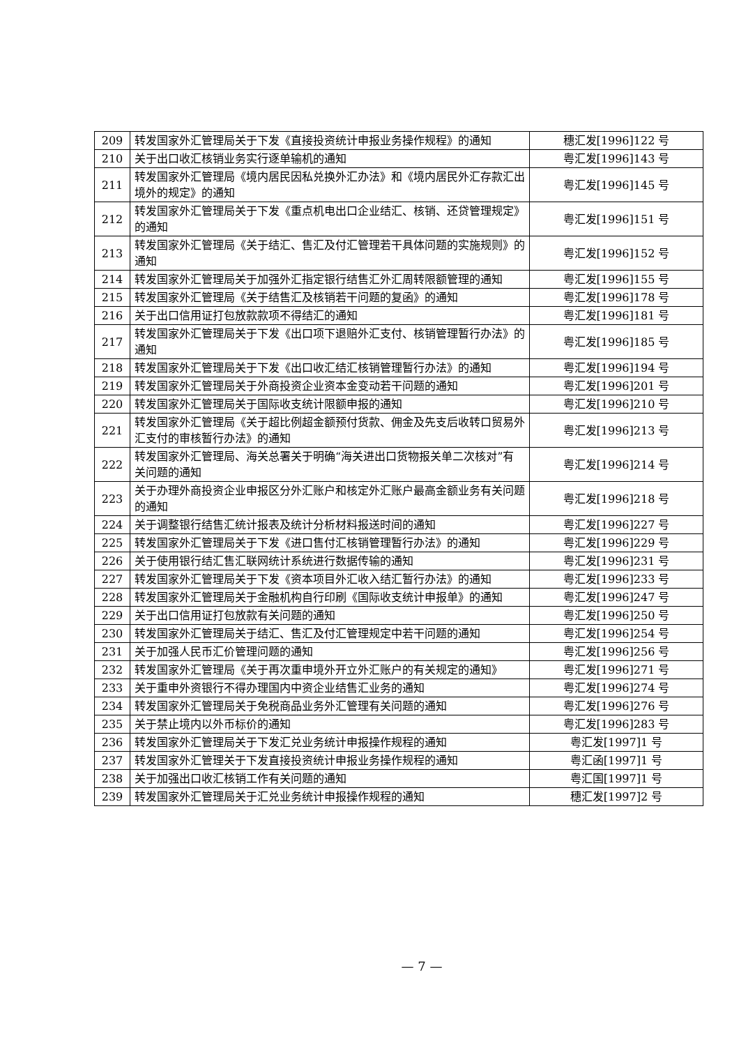| 209 | 转发国家外汇管理局关于下发《直接投资统计申报业务操作规程》的通知 | 穗汇发[1996]122 号 |
| 210 | 关于出口收汇核销业务实行逐单输机的通知 | 粤汇发[1996]143 号 |
| 211 | 转发国家外汇管理局《境内居民因私兑换外汇办法》和《境内居民外汇存款汇出境外的规定》的通知 | 粤汇发[1996]145 号 |
| 212 | 转发国家外汇管理局关于下发《重点机电出口企业结汇、核销、还贷管理规定》的通知 | 粤汇发[1996]151 号 |
| 213 | 转发国家外汇管理局《关于结汇、售汇及付汇管理若干具体问题的实施规则》的通知 | 粤汇发[1996]152 号 |
| 214 | 转发国家外汇管理局关于加强外汇指定银行结售汇外汇周转限额管理的通知 | 粤汇发[1996]155 号 |
| 215 | 转发国家外汇管理局《关于结售汇及核销若干问题的复函》的通知 | 粤汇发[1996]178 号 |
| 216 | 关于出口信用证打包放款款项不得结汇的通知 | 粤汇发[1996]181 号 |
| 217 | 转发国家外汇管理局关于下发《出口项下退赔外汇支付、核销管理暂行办法》的通知 | 粤汇发[1996]185 号 |
| 218 | 转发国家外汇管理局关于下发《出口收汇结汇核销管理暂行办法》的通知 | 粤汇发[1996]194 号 |
| 219 | 转发国家外汇管理局关于外商投资企业资本金变动若干问题的通知 | 粤汇发[1996]201 号 |
| 220 | 转发国家外汇管理局关于国际收支统计限额申报的通知 | 粤汇发[1996]210 号 |
| 221 | 转发国家外汇管理局《关于超比例超金额预付货款、佣金及先支后收转口贸易外汇支付的审核暂行办法》的通知 | 粤汇发[1996]213 号 |
| 222 | 转发国家外汇管理局、海关总署关于明确“海关进出口货物报关单二次核对”有关问题的通知 | 粤汇发[1996]214 号 |
| 223 | 关于办理外商投资企业申报区分外汇账户和核定外汇账户最高金额业务有关问题的通知 | 粤汇发[1996]218 号 |
| 224 | 关于调整银行结售汇统计报表及统计分析材料报送时间的通知 | 粤汇发[1996]227 号 |
| 225 | 转发国家外汇管理局关于下发《进口售付汇核销管理暂行办法》的通知 | 粤汇发[1996]229 号 |
| 226 | 关于使用银行结汇售汇联网统计系统进行数据传输的通知 | 粤汇发[1996]231 号 |
| 227 | 转发国家外汇管理局关于下发《资本项目外汇收入结汇暂行办法》的通知 | 粤汇发[1996]233 号 |
| 228 | 转发国家外汇管理局关于金融机构自行印刷《国际收支统计申报单》的通知 | 粤汇发[1996]247 号 |
| 229 | 关于出口信用证打包放款有关问题的通知 | 粤汇发[1996]250 号 |
| 230 | 转发国家外汇管理局关于结汇、售汇及付汇管理规定中若干问题的通知 | 粤汇发[1996]254 号 |
| 231 | 关于加强人民币汇价管理问题的通知 | 粤汇发[1996]256 号 |
| 232 | 转发国家外汇管理局《关于再次重申境外开立外汇账户的有关规定的通知》 | 粤汇发[1996]271 号 |
| 233 | 关于重申外资银行不得办理国内中资企业结售汇业务的通知 | 粤汇发[1996]274 号 |
| 234 | 转发国家外汇管理局关于免税商品业务外汇管理有关问题的通知 | 粤汇发[1996]276 号 |
| 235 | 关于禁止境内以外币标价的通知 | 粤汇发[1996]283 号 |
| 236 | 转发国家外汇管理局关于下发汇兑业务统计申报操作规程的通知 | 粤汇发[1997]1 号 |
| 237 | 转发国家外汇管理关于下发直接投资统计申报业务操作规程的通知 | 粤汇函[1997]1 号 |
| 238 | 关于加强出口收汇核销工作有关问题的通知 | 粤汇国[1997]1 号 |
| 239 | 转发国家外汇管理局关于汇兑业务统计申报操作规程的通知 | 穗汇发[1997]2 号 |
— 7 —